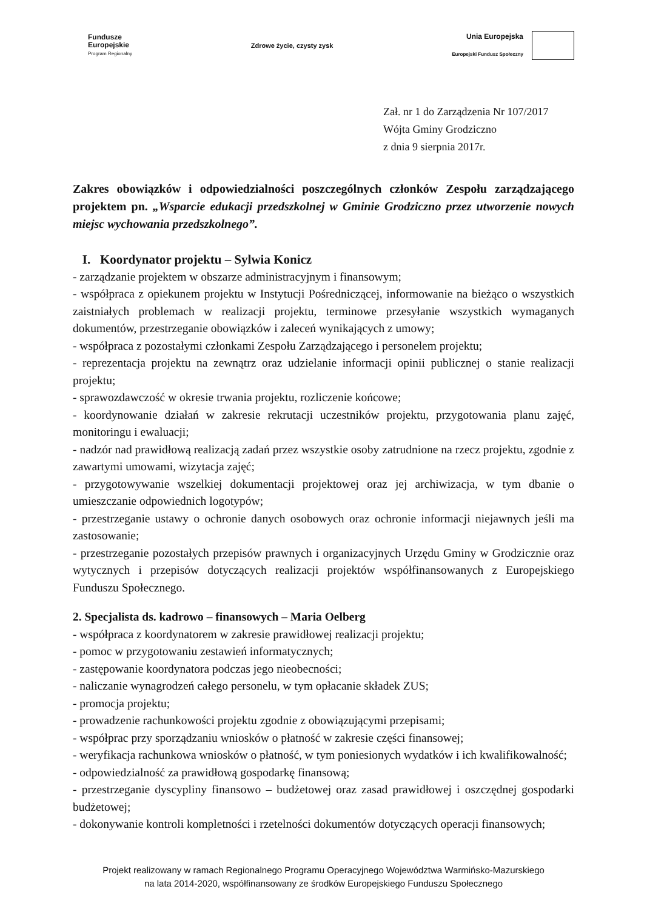Fundusze
Europejskie
Program Regionalny
Zdrowe życie, czysty zysk
Unia Europejska
Europejski Fundusz Społeczny
Zał. nr 1 do Zarządzenia Nr 107/2017
Wójta Gminy Grodziczno
z dnia 9 sierpnia 2017r.
Zakres obowiązków i odpowiedzialności poszczególnych członków Zespołu zarządzającego projektem pn. „Wsparcie edukacji przedszkolnej w Gminie Grodziczno przez utworzenie nowych miejsc wychowania przedszkolnego”.
I. Koordynator projektu – Sylwia Konicz
- zarządzanie projektem w obszarze administracyjnym i finansowym;
- współpraca z opiekunem projektu w Instytucji Pośredniczącej, informowanie na bieżąco o wszystkich zaistniałych problemach w realizacji projektu, terminowe przesyłanie wszystkich wymaganych dokumentów, przestrzeganie obowiązków i zaleceń wynikających z umowy;
- współpraca z pozostałymi członkami Zespołu Zarządzającego i personelem projektu;
- reprezentacja projektu na zewnątrz oraz udzielanie informacji opinii publicznej o stanie realizacji projektu;
- sprawozdawczość w okresie trwania projektu, rozliczenie końcowe;
- koordynowanie działań w zakresie rekrutacji uczestników projektu, przygotowania planu zajęć, monitoringu i ewaluacji;
- nadzór nad prawidłową realizacją zadań przez wszystkie osoby zatrudnione na rzecz projektu, zgodnie z zawartymi umowami, wizytacja zajęć;
- przygotowywanie wszelkiej dokumentacji projektowej oraz jej archiwizacja, w tym dbanie o umieszczanie odpowiednich logotypów;
- przestrzeganie ustawy o ochronie danych osobowych oraz ochronie informacji niejawnych jeśli ma zastosowanie;
- przestrzeganie pozostałych przepisów prawnych i organizacyjnych Urzędu Gminy w Grodzicznie oraz wytycznych i przepisów dotyczących realizacji projektów współfinansowanych z Europejskiego Funduszu Społecznego.
2. Specjalista ds. kadrowo – finansowych – Maria Oelberg
- współpraca z koordynatorem w zakresie prawidłowej realizacji projektu;
- pomoc w przygotowaniu zestawień informatycznych;
- zastępowanie koordynatora podczas jego nieobecności;
- naliczanie wynagrodzeń całego personelu, w tym opłacanie składek ZUS;
- promocja projektu;
- prowadzenie rachunkowości projektu zgodnie z obowiązującymi przepisami;
- współprac przy sporządzaniu wniosków o płatność w zakresie części finansowej;
- weryfikacja rachunkowa wniosków o płatność, w tym poniesionych wydatków i ich kwalifikowalność;
- odpowiedzialność za prawidłową gospodarkę finansową;
- przestrzeganie dyscypliny finansowo – budżetowej oraz zasad prawidłowej i oszczędnej gospodarki budżetowej;
- dokonywanie kontroli kompletności i rzetelności dokumentów dotyczących operacji finansowych;
Projekt realizowany w ramach Regionalnego Programu Operacyjnego Województwa Warmińsko-Mazurskiego
na lata 2014-2020, współfinansowany ze środków Europejskiego Funduszu Społecznego